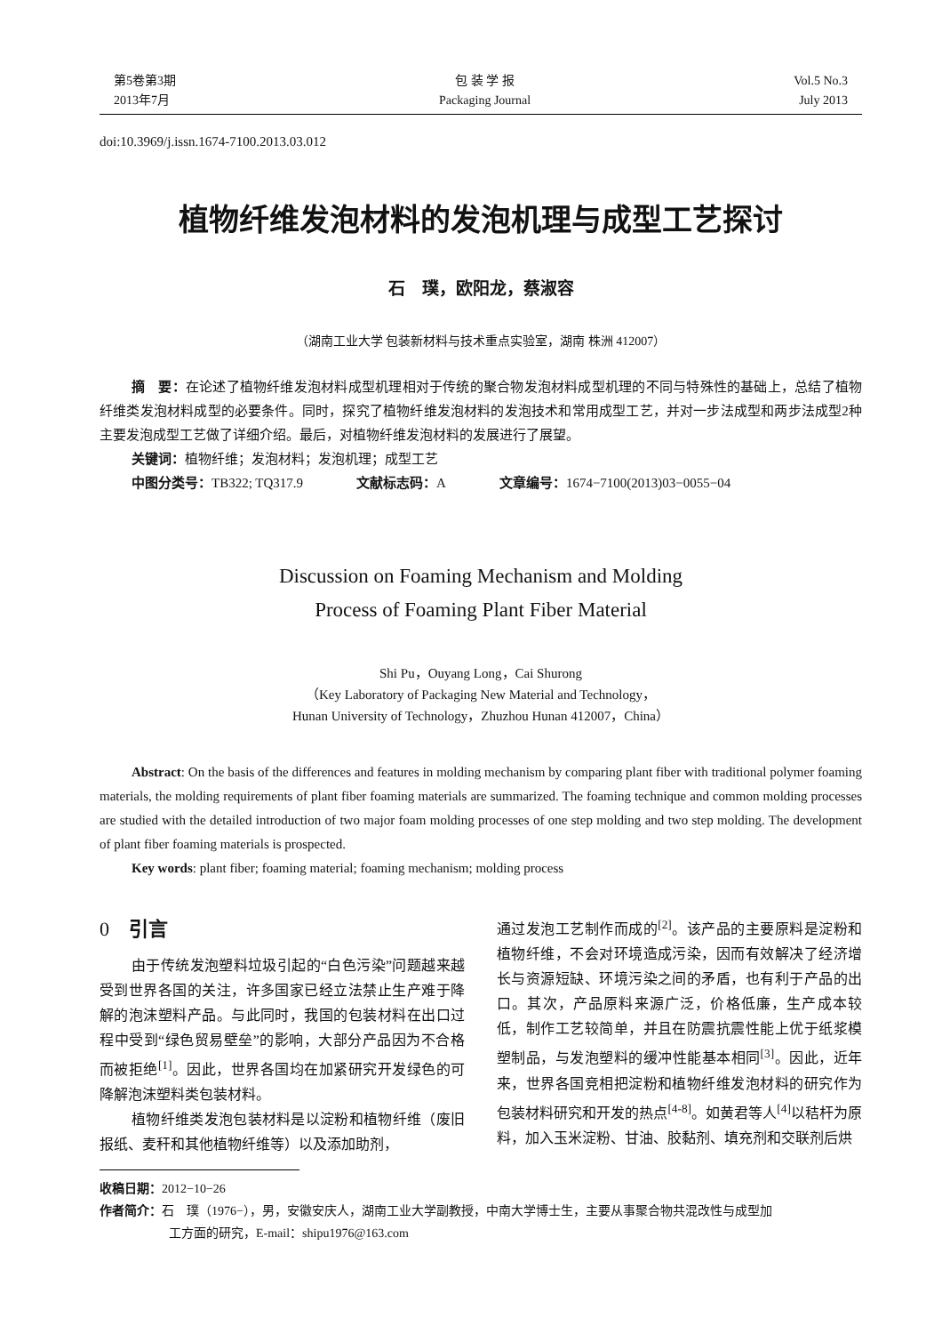第5卷第3期
2013年7月
包 装 学 报
Packaging Journal
Vol.5 No.3
July 2013
doi:10.3969/j.issn.1674-7100.2013.03.012
植物纤维发泡材料的发泡机理与成型工艺探讨
石　璞，欧阳龙，蔡淑容
（湖南工业大学 包装新材料与技术重点实验室，湖南 株洲 412007）
摘　要：在论述了植物纤维发泡材料成型机理相对于传统的聚合物发泡材料成型机理的不同与特殊性的基础上，总结了植物纤维类发泡材料成型的必要条件。同时，探究了植物纤维发泡材料的发泡技术和常用成型工艺，并对一步法成型和两步法成型2种主要发泡成型工艺做了详细介绍。最后，对植物纤维发泡材料的发展进行了展望。
关键词：植物纤维；发泡材料；发泡机理；成型工艺
中图分类号：TB322; TQ317.9 文献标志码：A 文章编号：1674−7100(2013)03−0055−04
Discussion on Foaming Mechanism and Molding
Process of Foaming Plant Fiber Material
Shi Pu，Ouyang Long，Cai Shurong
（Key Laboratory of Packaging New Material and Technology，
Hunan University of Technology，Zhuzhou Hunan 412007，China）
Abstract: On the basis of the differences and features in molding mechanism by comparing plant fiber with traditional polymer foaming materials, the molding requirements of plant fiber foaming materials are summarized. The foaming technique and common molding processes are studied with the detailed introduction of two major foam molding processes of one step molding and two step molding. The development of plant fiber foaming materials is prospected.
Key words: plant fiber; foaming material; foaming mechanism; molding process
0　引言
由于传统发泡塑料垃圾引起的“白色污染”问题越来越受到世界各国的关注，许多国家已经立法禁止生产难于降解的泡沫塑料产品。与此同时，我国的包装材料在出口过程中受到“绿色贸易壁垒”的影响，大部分产品因为不合格而被拒绝<sup>[1]</sup>。因此，世界各国均在加紧研究开发绿色的可降解泡沫塑料类包装材料。
植物纤维类发泡包装材料是以淀粉和植物纤维（废旧报纸、麦秆和其他植物纤维等）以及添加助剂，
通过发泡工艺制作而成的<sup>[2]</sup>。该产品的主要原料是淀粉和植物纤维，不会对环境造成污染，因而有效解决了经济增长与资源短缺、环境污染之间的矛盾，也有利于产品的出口。其次，产品原料来源广泛，价格低廉，生产成本较低，制作工艺较简单，并且在防震抗震性能上优于纸浆模塑制品，与发泡塑料的缓冲性能基本相同<sup>[3]</sup>。因此，近年来，世界各国竞相把淀粉和植物纤维发泡材料的研究作为包装材料研究和开发的热点<sup>[4-8]</sup>。如黄君等人<sup>[4]</sup>以秸杆为原料，加入玉米淀粉、甘油、胶黏剂、填充剂和交联剂后烘
收稿日期：2012−10−26
作者简介：石　璞（1976−），男，安徽安庆人，湖南工业大学副教授，中南大学博士生，主要从事聚合物共混改性与成型加
工方面的研究，E-mail：shipu1976@163.com